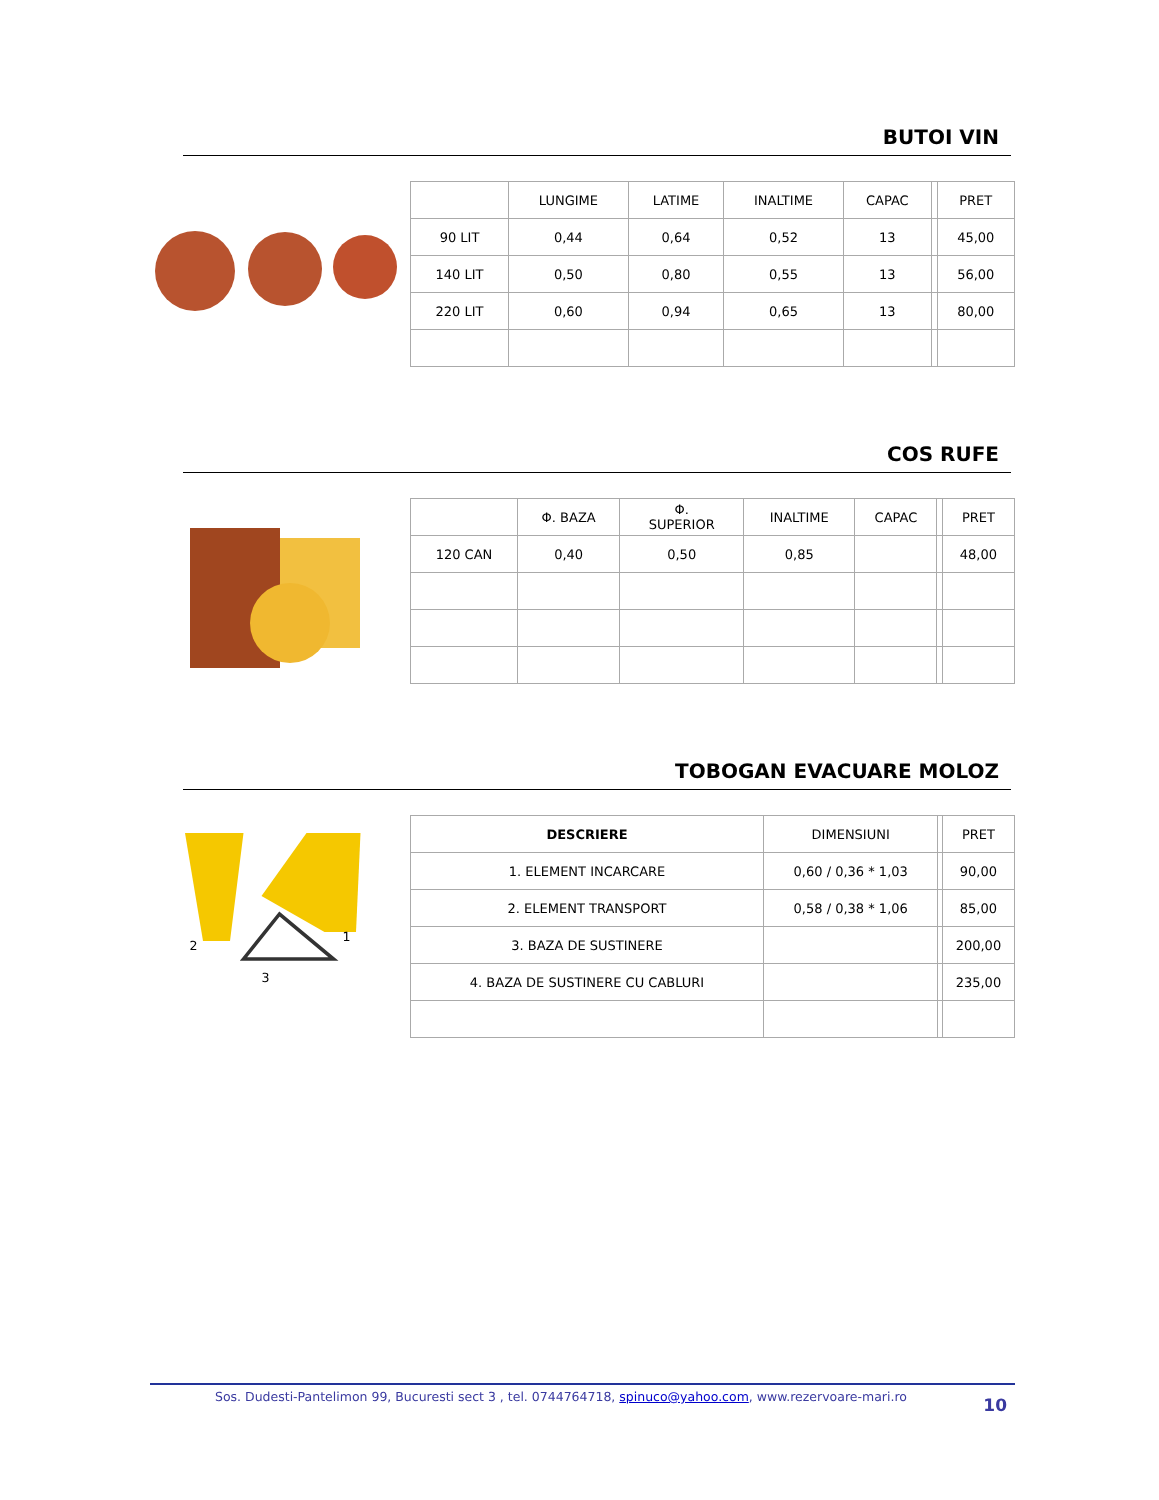BUTOI VIN
| | LUNGIME | LATIME | INALTIME | CAPAC | | PRET |
| --- | --- | --- | --- | --- | --- | --- |
| 90 LIT | 0,44 | 0,64 | 0,52 | 13 | | 45,00 |
| 140 LIT | 0,50 | 0,80 | 0,55 | 13 | | 56,00 |
| 220 LIT | 0,60 | 0,94 | 0,65 | 13 | | 80,00 |
COS RUFE
| | Φ. BAZA | Φ. SUPERIOR | INALTIME | CAPAC | | PRET |
| --- | --- | --- | --- | --- | --- | --- |
| 120 CAN | 0,40 | 0,50 | 0,85 | | | 48,00 |
TOBOGAN EVACUARE MOLOZ
2
1
3
| DESCRIERE | DIMENSIUNI | | PRET |
| --- | --- | --- | --- |
| 1. ELEMENT INCARCARE | 0,60 / 0,36 * 1,03 | | 90,00 |
| 2. ELEMENT TRANSPORT | 0,58 / 0,38 * 1,06 | | 85,00 |
| 3. BAZA DE SUSTINERE | | | 200,00 |
| 4. BAZA DE SUSTINERE CU CABLURI | | | 235,00 |
Sos. Dudesti-Pantelimon 99, Bucuresti sect 3 , tel. 0744764718, spinuco@yahoo.com, www.rezervoare-mari.ro 10